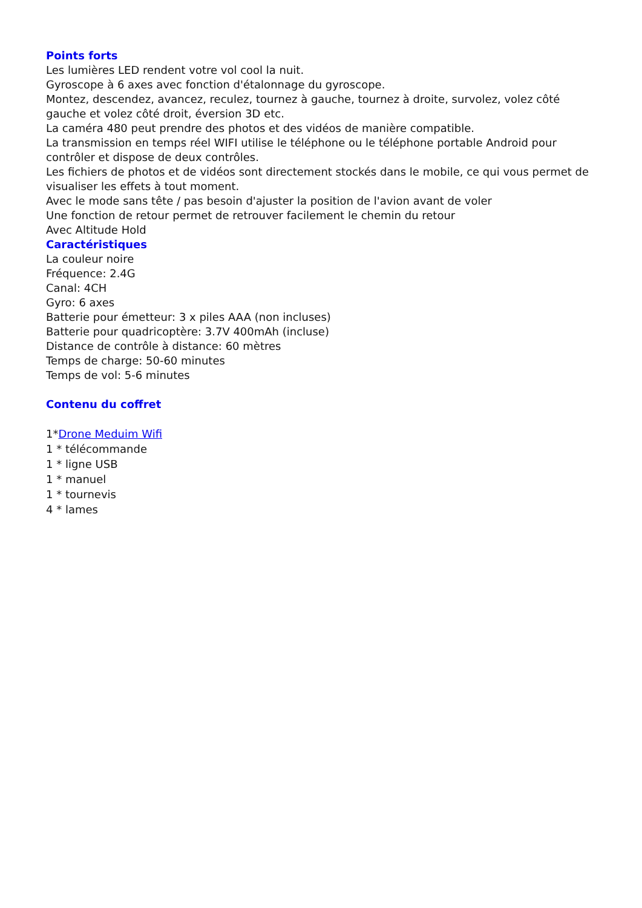Points forts
Les lumières LED rendent votre vol cool la nuit.
Gyroscope à 6 axes avec fonction d'étalonnage du gyroscope.
Montez, descendez, avancez, reculez, tournez à gauche, tournez à droite, survolez, volez côté gauche et volez côté droit, éversion 3D etc.
La caméra 480 peut prendre des photos et des vidéos de manière compatible.
La transmission en temps réel WIFI utilise le téléphone ou le téléphone portable Android pour contrôler et dispose de deux contrôles.
Les fichiers de photos et de vidéos sont directement stockés dans le mobile, ce qui vous permet de visualiser les effets à tout moment.
Avec le mode sans tête / pas besoin d'ajuster la position de l'avion avant de voler
Une fonction de retour permet de retrouver facilement le chemin du retour
Avec Altitude Hold
Caractéristiques
La couleur noire
Fréquence: 2.4G
Canal: 4CH
Gyro: 6 axes
Batterie pour émetteur: 3 x piles AAA (non incluses)
Batterie pour quadricoptère: 3.7V 400mAh (incluse)
Distance de contrôle à distance: 60 mètres
Temps de charge: 50-60 minutes
Temps de vol: 5-6 minutes
Contenu du coffret
1*Drone Meduim Wifi
1 * télécommande
1 * ligne USB
1 * manuel
1 * tournevis
4 * lames